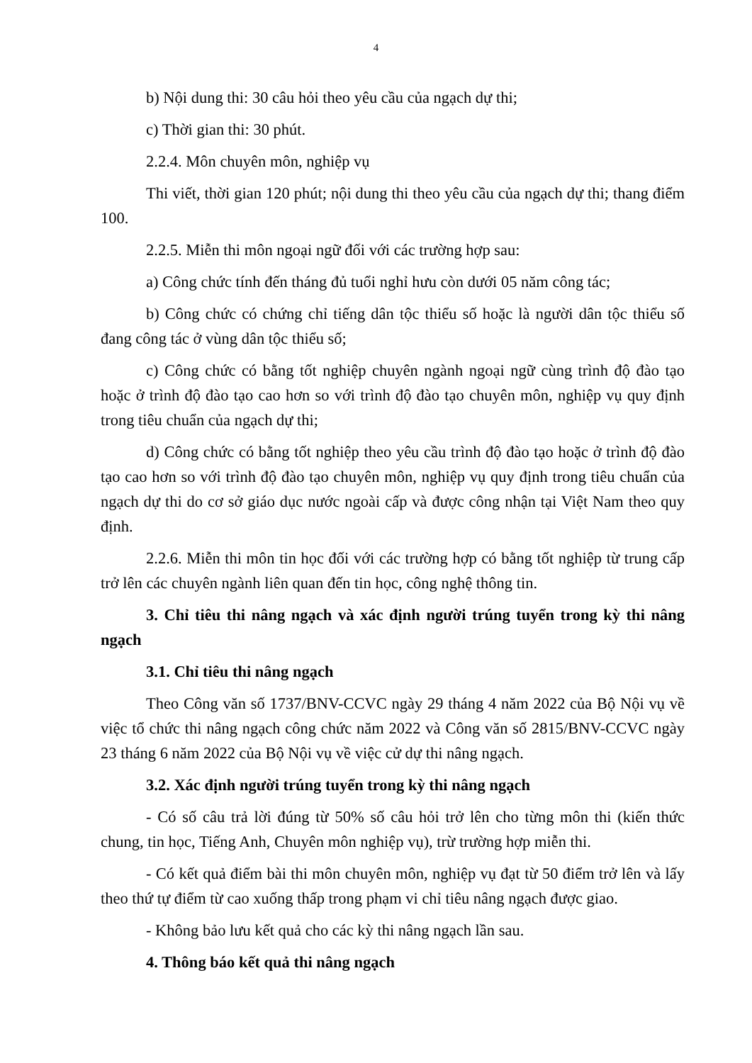4
b) Nội dung thi: 30 câu hỏi theo yêu cầu của ngạch dự thi;
c) Thời gian thi: 30 phút.
2.2.4. Môn chuyên môn, nghiệp vụ
Thi viết, thời gian 120 phút; nội dung thi theo yêu cầu của ngạch dự thi; thang điểm 100.
2.2.5. Miễn thi môn ngoại ngữ đối với các trường hợp sau:
a) Công chức tính đến tháng đủ tuổi nghỉ hưu còn dưới 05 năm công tác;
b) Công chức có chứng chỉ tiếng dân tộc thiểu số hoặc là người dân tộc thiểu số đang công tác ở vùng dân tộc thiểu số;
c) Công chức có bằng tốt nghiệp chuyên ngành ngoại ngữ cùng trình độ đào tạo hoặc ở trình độ đào tạo cao hơn so với trình độ đào tạo chuyên môn, nghiệp vụ quy định trong tiêu chuẩn của ngạch dự thi;
d) Công chức có bằng tốt nghiệp theo yêu cầu trình độ đào tạo hoặc ở trình độ đào tạo cao hơn so với trình độ đào tạo chuyên môn, nghiệp vụ quy định trong tiêu chuẩn của ngạch dự thi do cơ sở giáo dục nước ngoài cấp và được công nhận tại Việt Nam theo quy định.
2.2.6. Miễn thi môn tin học đối với các trường hợp có bằng tốt nghiệp từ trung cấp trở lên các chuyên ngành liên quan đến tin học, công nghệ thông tin.
3. Chỉ tiêu thi nâng ngạch và xác định người trúng tuyển trong kỳ thi nâng ngạch
3.1. Chỉ tiêu thi nâng ngạch
Theo Công văn số 1737/BNV-CCVC ngày 29 tháng 4 năm 2022 của Bộ Nội vụ về việc tổ chức thi nâng ngạch công chức năm 2022 và Công văn số 2815/BNV-CCVC ngày 23 tháng 6 năm 2022 của Bộ Nội vụ về việc cử dự thi nâng ngạch.
3.2. Xác định người trúng tuyển trong kỳ thi nâng ngạch
- Có số câu trả lời đúng từ 50% số câu hỏi trở lên cho từng môn thi (kiến thức chung, tin học, Tiếng Anh, Chuyên môn nghiệp vụ), trừ trường hợp miễn thi.
- Có kết quả điểm bài thi môn chuyên môn, nghiệp vụ đạt từ 50 điểm trở lên và lấy theo thứ tự điểm từ cao xuống thấp trong phạm vi chỉ tiêu nâng ngạch được giao.
- Không bảo lưu kết quả cho các kỳ thi nâng ngạch lần sau.
4. Thông báo kết quả thi nâng ngạch